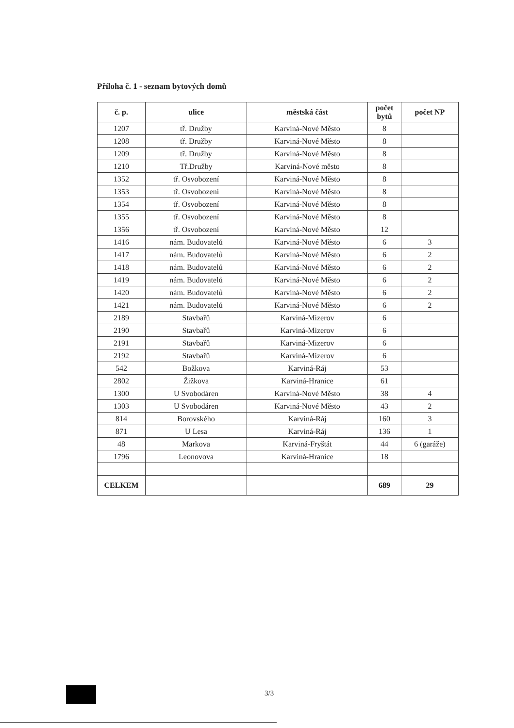Příloha č. 1 - seznam bytových domů
| č. p. | ulice | městská část | počet bytů | počet NP |
| --- | --- | --- | --- | --- |
| 1207 | tř. Družby | Karviná-Nové Město | 8 | |
| 1208 | tř. Družby | Karviná-Nové Město | 8 | |
| 1209 | tř. Družby | Karviná-Nové Město | 8 | |
| 1210 | Tř.Družby | Karviná-Nové město | 8 | |
| 1352 | tř. Osvobození | Karviná-Nové Město | 8 | |
| 1353 | tř. Osvobození | Karviná-Nové Město | 8 | |
| 1354 | tř. Osvobození | Karviná-Nové Město | 8 | |
| 1355 | tř. Osvobození | Karviná-Nové Město | 8 | |
| 1356 | tř. Osvobození | Karviná-Nové Město | 12 | |
| 1416 | nám. Budovatelů | Karviná-Nové Město | 6 | 3 |
| 1417 | nám. Budovatelů | Karviná-Nové Město | 6 | 2 |
| 1418 | nám. Budovatelů | Karviná-Nové Město | 6 | 2 |
| 1419 | nám. Budovatelů | Karviná-Nové Město | 6 | 2 |
| 1420 | nám. Budovatelů | Karviná-Nové Město | 6 | 2 |
| 1421 | nám. Budovatelů | Karviná-Nové Město | 6 | 2 |
| 2189 | Stavbařů | Karviná-Mizerov | 6 | |
| 2190 | Stavbařů | Karviná-Mizerov | 6 | |
| 2191 | Stavbařů | Karviná-Mizerov | 6 | |
| 2192 | Stavbařů | Karviná-Mizerov | 6 | |
| 542 | Božkova | Karviná-Ráj | 53 | |
| 2802 | Žižkova | Karviná-Hranice | 61 | |
| 1300 | U Svobodáren | Karviná-Nové Město | 38 | 4 |
| 1303 | U Svobodáren | Karviná-Nové Město | 43 | 2 |
| 814 | Borovského | Karviná-Ráj | 160 | 3 |
| 871 | U Lesa | Karviná-Ráj | 136 | 1 |
| 48 | Markova | Karviná-Fryštát | 44 | 6 (garáže) |
| 1796 | Leonovova | Karviná-Hranice | 18 | |
| CELKEM | | | 689 | 29 |
3/3